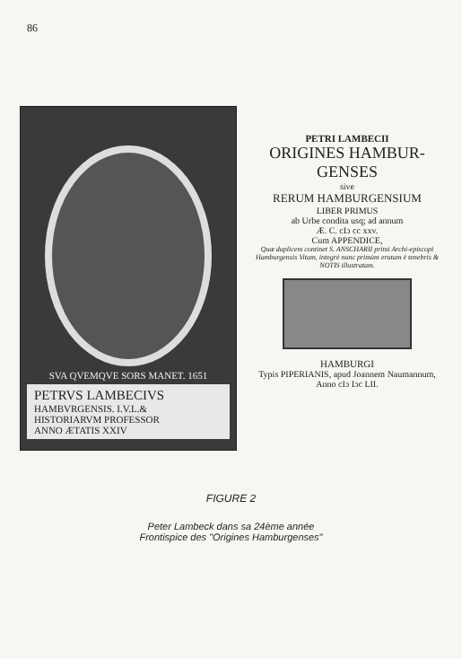86
SVA QVEMQVE SORS MANET. 1651
PETRVS LAMBECIVS
HAMBVRGENSIS. I.V.L.&
HISTORIARVM PROFESSOR
ANNO ÆTATIS XXIV
PETRI LAMBECII
ORIGINES HAMBUR-
GENSES
sive
RERUM HAMBURGENSIUM
LIBER PRIMUS
ab Urbe condita usq; ad annum
Æ. C. cIɔ cc xxv.
Cum APPENDICE,
Quæ duplicem continet S. ANSCHARII primi Archi-episcopi Hamburgensis Vitam, integrè nunc primùm erutam è tenebris & NOTIS illustratam.
HAMBURGI
Typis PIPERIANIS, apud Joannem Naumannum,
Anno cIɔ Iɔc LII.
FIGURE 2
Peter Lambeck dans sa 24ème année
Frontispice des "Origines Hamburgenses"